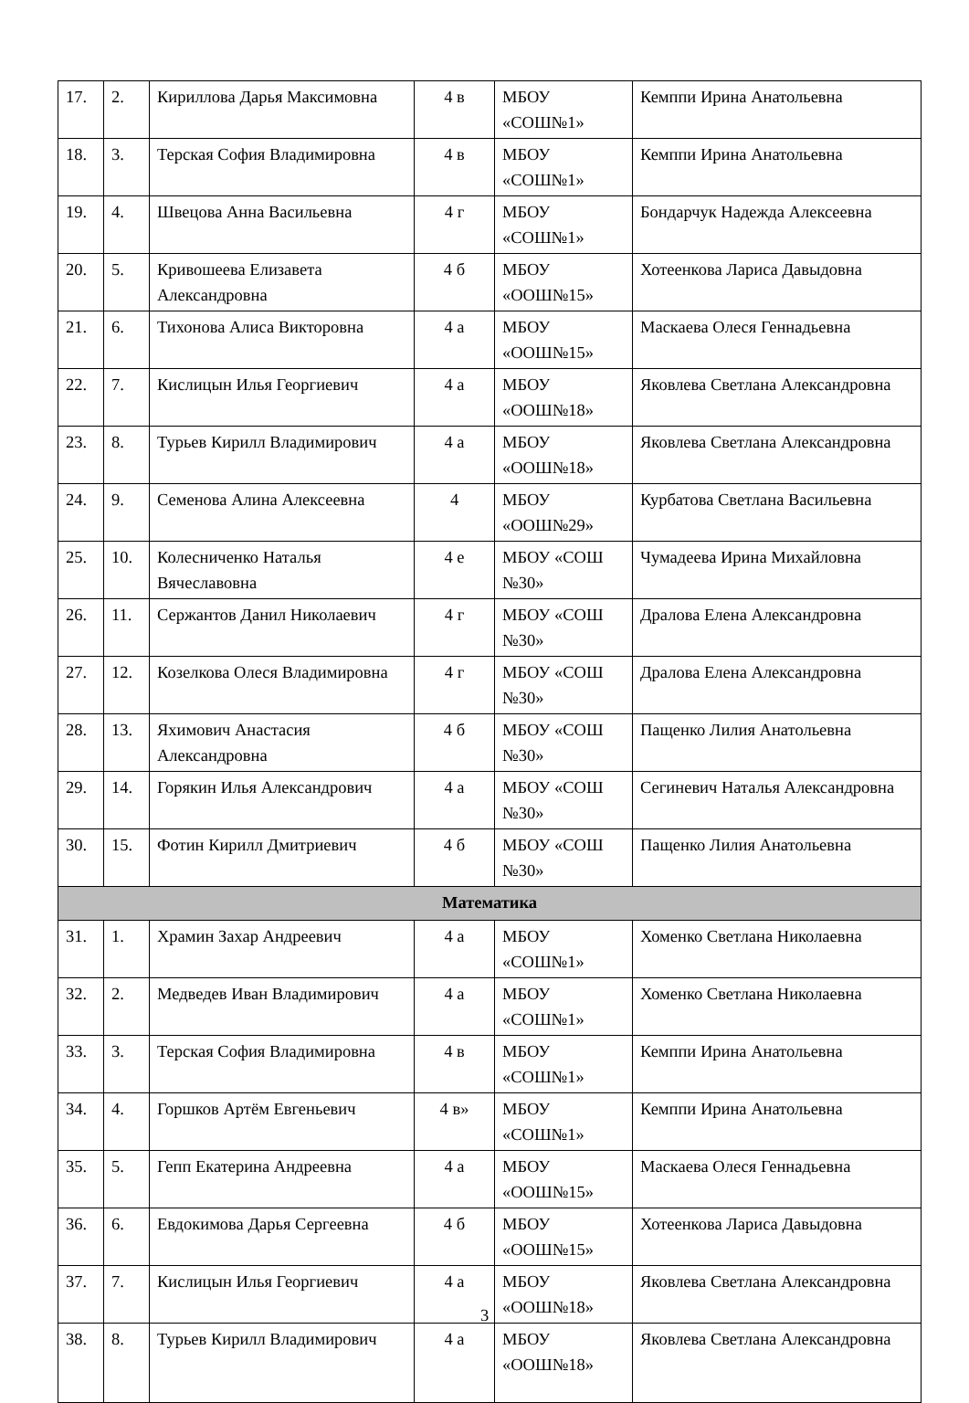| 17. | 2. | Кириллова Дарья Максимовна | 4 в | МБОУ «СОШ№1» | Кемппи Ирина Анатольевна |
| 18. | 3. | Терская София Владимировна | 4 в | МБОУ «СОШ№1» | Кемппи Ирина Анатольевна |
| 19. | 4. | Швецова Анна Васильевна | 4 г | МБОУ «СОШ№1» | Бондарчук Надежда Алексеевна |
| 20. | 5. | Кривошеева Елизавета Александровна | 4 б | МБОУ «ООШ№15» | Хотеенкова Лариса Давыдовна |
| 21. | 6. | Тихонова Алиса Викторовна | 4 а | МБОУ «ООШ№15» | Маскаева Олеся Геннадьевна |
| 22. | 7. | Кислицын Илья Георгиевич | 4 а | МБОУ «ООШ№18» | Яковлева Светлана Александровна |
| 23. | 8. | Турьев Кирилл Владимирович | 4 а | МБОУ «ООШ№18» | Яковлева Светлана Александровна |
| 24. | 9. | Семенова Алина Алексеевна | 4 | МБОУ «ООШ№29» | Курбатова Светлана Васильевна |
| 25. | 10. | Колесниченко Наталья Вячеславовна | 4 е | МБОУ «СОШ №30» | Чумадеева Ирина Михайловна |
| 26. | 11. | Сержантов Данил Николаевич | 4 г | МБОУ «СОШ №30» | Дралова Елена Александровна |
| 27. | 12. | Козелкова Олеся Владимировна | 4 г | МБОУ «СОШ №30» | Дралова Елена Александровна |
| 28. | 13. | Яхимович Анастасия Александровна | 4 б | МБОУ «СОШ №30» | Пащенко Лилия Анатольевна |
| 29. | 14. | Горякин Илья Александрович | 4 а | МБОУ «СОШ №30» | Сегиневич Наталья Александровна |
| 30. | 15. | Фотин Кирилл Дмитриевич | 4 б | МБОУ «СОШ №30» | Пащенко Лилия Анатольевна |
| Математика | | | | | |
| 31. | 1. | Храмин Захар Андреевич | 4 а | МБОУ «СОШ№1» | Хоменко Светлана Николаевна |
| 32. | 2. | Медведев Иван Владимирович | 4 а | МБОУ «СОШ№1» | Хоменко Светлана Николаевна |
| 33. | 3. | Терская София Владимировна | 4 в | МБОУ «СОШ№1» | Кемппи Ирина Анатольевна |
| 34. | 4. | Горшков Артём Евгеньевич | 4 в» | МБОУ «СОШ№1» | Кемппи Ирина Анатольевна |
| 35. | 5. | Гепп Екатерина Андреевна | 4 а | МБОУ «ООШ№15» | Маскаева Олеся Геннадьевна |
| 36. | 6. | Евдокимова Дарья Сергеевна | 4 б | МБОУ «ООШ№15» | Хотеенкова Лариса Давыдовна |
| 37. | 7. | Кислицын Илья Георгиевич | 4 а | МБОУ «ООШ№18» | Яковлева Светлана Александровна |
| 38. | 8. | Турьев Кирилл Владимирович | 4 а | МБОУ «ООШ№18» | Яковлева Светлана Александровна |
3